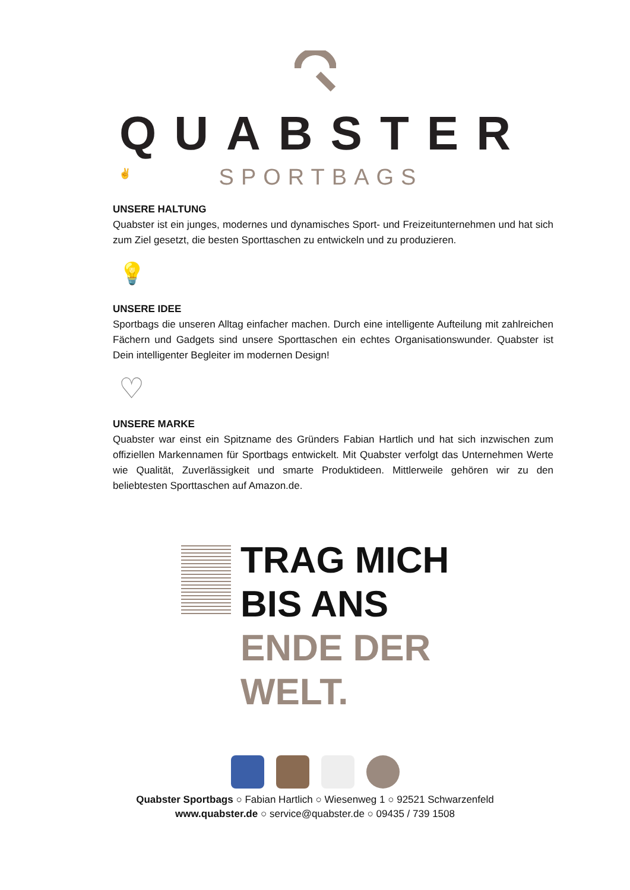QUABSTER
SPORTBAGS
✌
UNSERE HALTUNG
Quabster ist ein junges, modernes und dynamisches Sport- und Freizeitunternehmen und hat sich zum Ziel gesetzt, die besten Sporttaschen zu entwickeln und zu produzieren.
💡
UNSERE IDEE
Sportbags die unseren Alltag einfacher machen. Durch eine intelligente Aufteilung mit zahlreichen Fächern und Gadgets sind unsere Sporttaschen ein echtes Organisationswunder. Quabster ist Dein intelligenter Begleiter im modernen Design!
♡
UNSERE MARKE
Quabster war einst ein Spitzname des Gründers Fabian Hartlich und hat sich inzwischen zum offiziellen Markennamen für Sportbags entwickelt. Mit Quabster verfolgt das Unternehmen Werte wie Qualität, Zuverlässigkeit und smarte Produktideen. Mittlerweile gehören wir zu den beliebtesten Sporttaschen auf Amazon.de.
TRAG MICH
BIS ANS
ENDE DER
WELT.
Quabster Sportbags ○ Fabian Hartlich ○ Wiesenweg 1 ○ 92521 Schwarzenfeld
www.quabster.de ○ service@quabster.de ○ 09435 / 739 1508